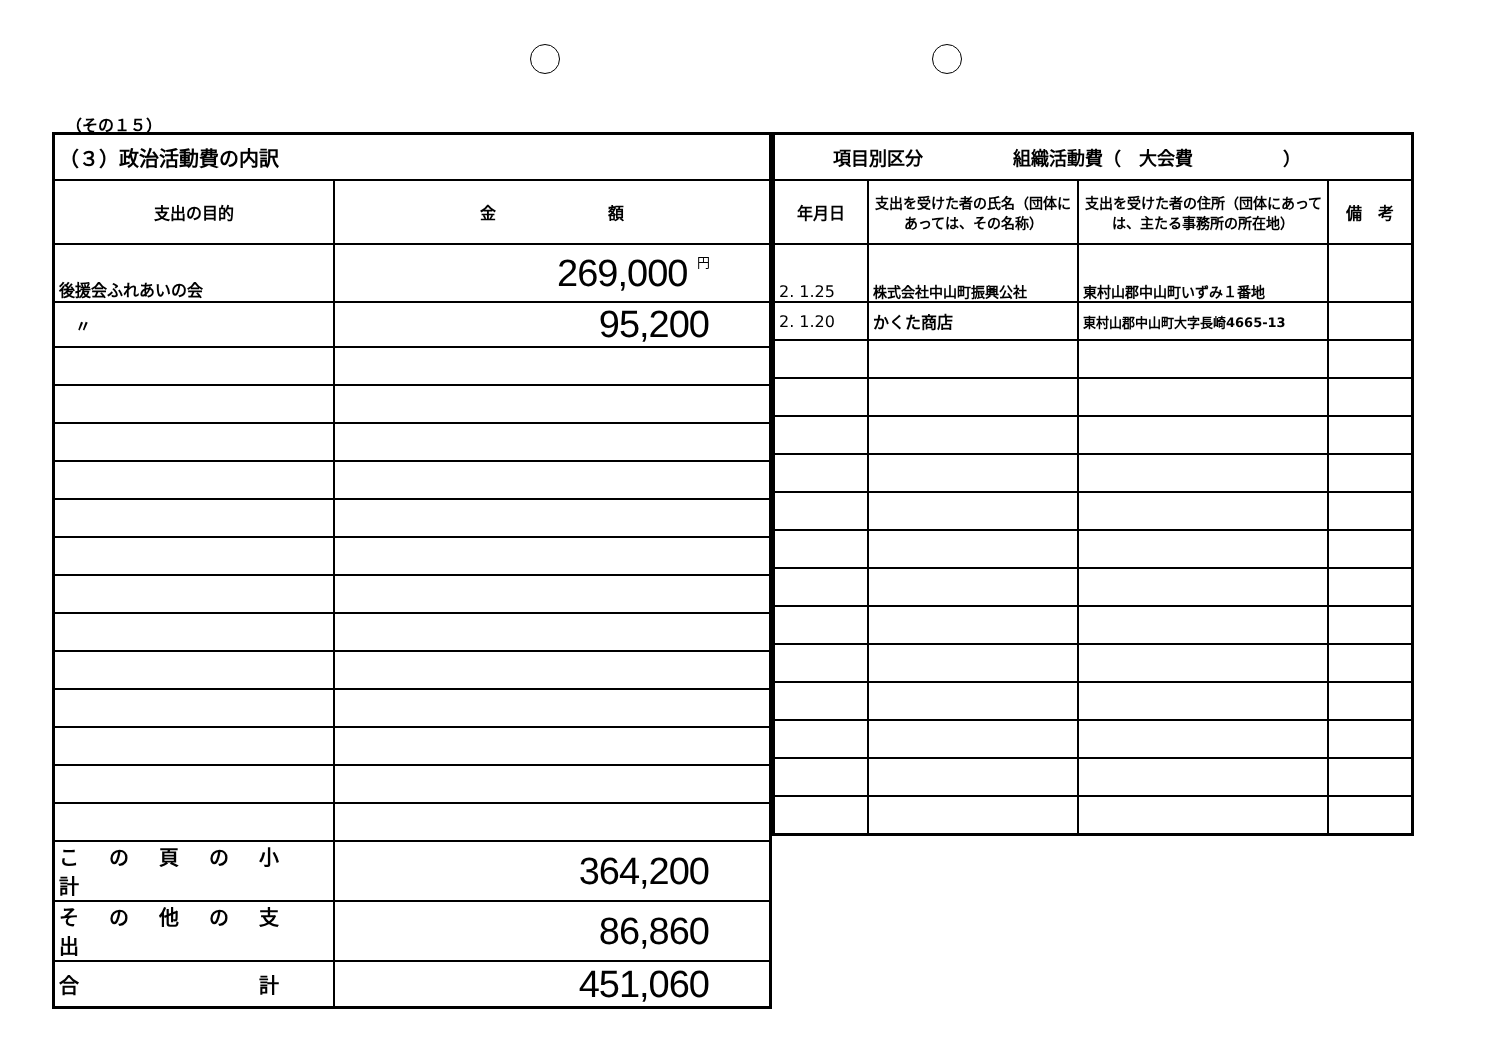（その１５）
| （３）政治活動費の内訳 | |
| 支出の目的 | 金 額 |
| 後援会ふれあいの会 | 269,000 円 |
| 〃 | 95,200 |
| この頁の小計 | 364,200 |
| その他の支出 | 86,860 |
| 合 計 | 451,060 |
| 項目別区分 組織活動費（ 大会費 ） | | | |
| 年月日 | 支出を受けた者の氏名（団体にあっては、その名称） | 支出を受けた者の住所（団体にあっては、主たる事務所の所在地） | 備 考 |
| 2. 1.25 | 株式会社中山町振興公社 | 東村山郡中山町いずみ１番地 | |
| 2. 1.20 | かくた商店 | 東村山郡中山町大字長崎4665-13 | |